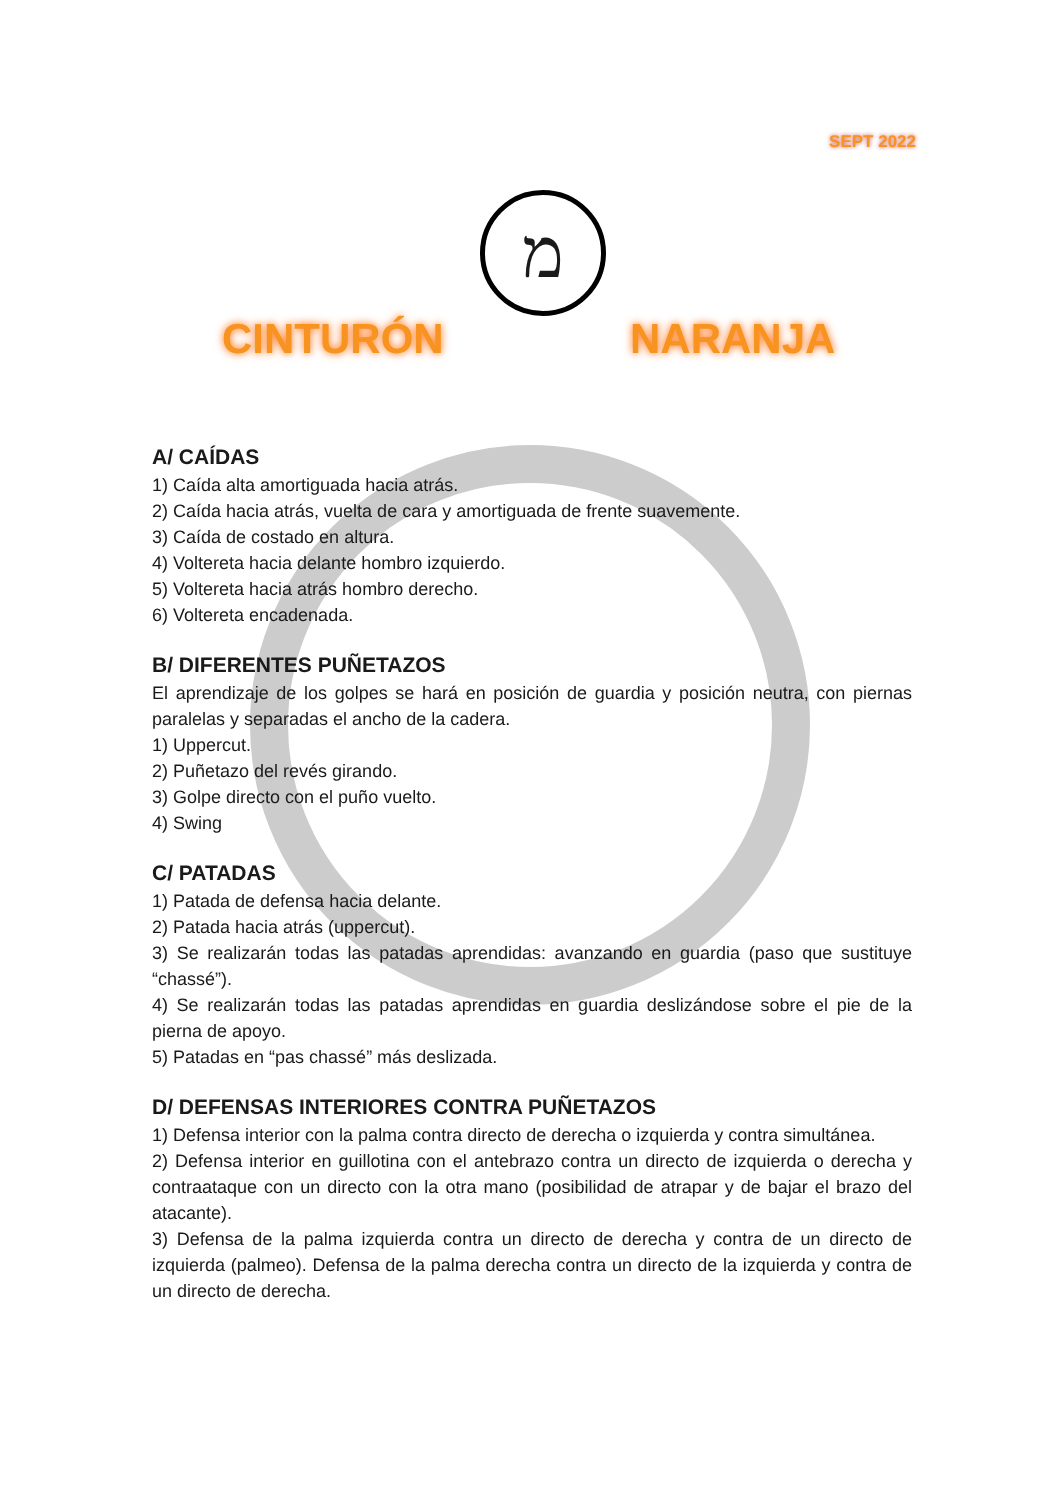SEPT 2022
מ
CINTURÓN NARANJA
A/ CAÍDAS
1) Caída alta amortiguada hacia atrás.
2) Caída hacia atrás, vuelta de cara y amortiguada de frente suavemente.
3) Caída de costado en altura.
4) Voltereta hacia delante hombro izquierdo.
5) Voltereta hacia atrás hombro derecho.
6) Voltereta encadenada.
B/ DIFERENTES PUÑETAZOS
El aprendizaje de los golpes se hará en posición de guardia y posición neutra, con piernas paralelas y separadas el ancho de la cadera.
1) Uppercut.
2) Puñetazo del revés girando.
3) Golpe directo con el puño vuelto.
4) Swing
C/ PATADAS
1) Patada de defensa hacia delante.
2) Patada hacia atrás (uppercut).
3) Se realizarán todas las patadas aprendidas: avanzando en guardia (paso que sustituye “chassé”).
4) Se realizarán todas las patadas aprendidas en guardia deslizándose sobre el pie de la pierna de apoyo.
5) Patadas en “pas chassé” más deslizada.
D/ DEFENSAS INTERIORES CONTRA PUÑETAZOS
1) Defensa interior con la palma contra directo de derecha o izquierda y contra simultánea.
2) Defensa interior en guillotina con el antebrazo contra un directo de izquierda o derecha y contraataque con un directo con la otra mano (posibilidad de atrapar y de bajar el brazo del atacante).
3) Defensa de la palma izquierda contra un directo de derecha y contra de un directo de izquierda (palmeo). Defensa de la palma derecha contra un directo de la izquierda y contra de un directo de derecha.